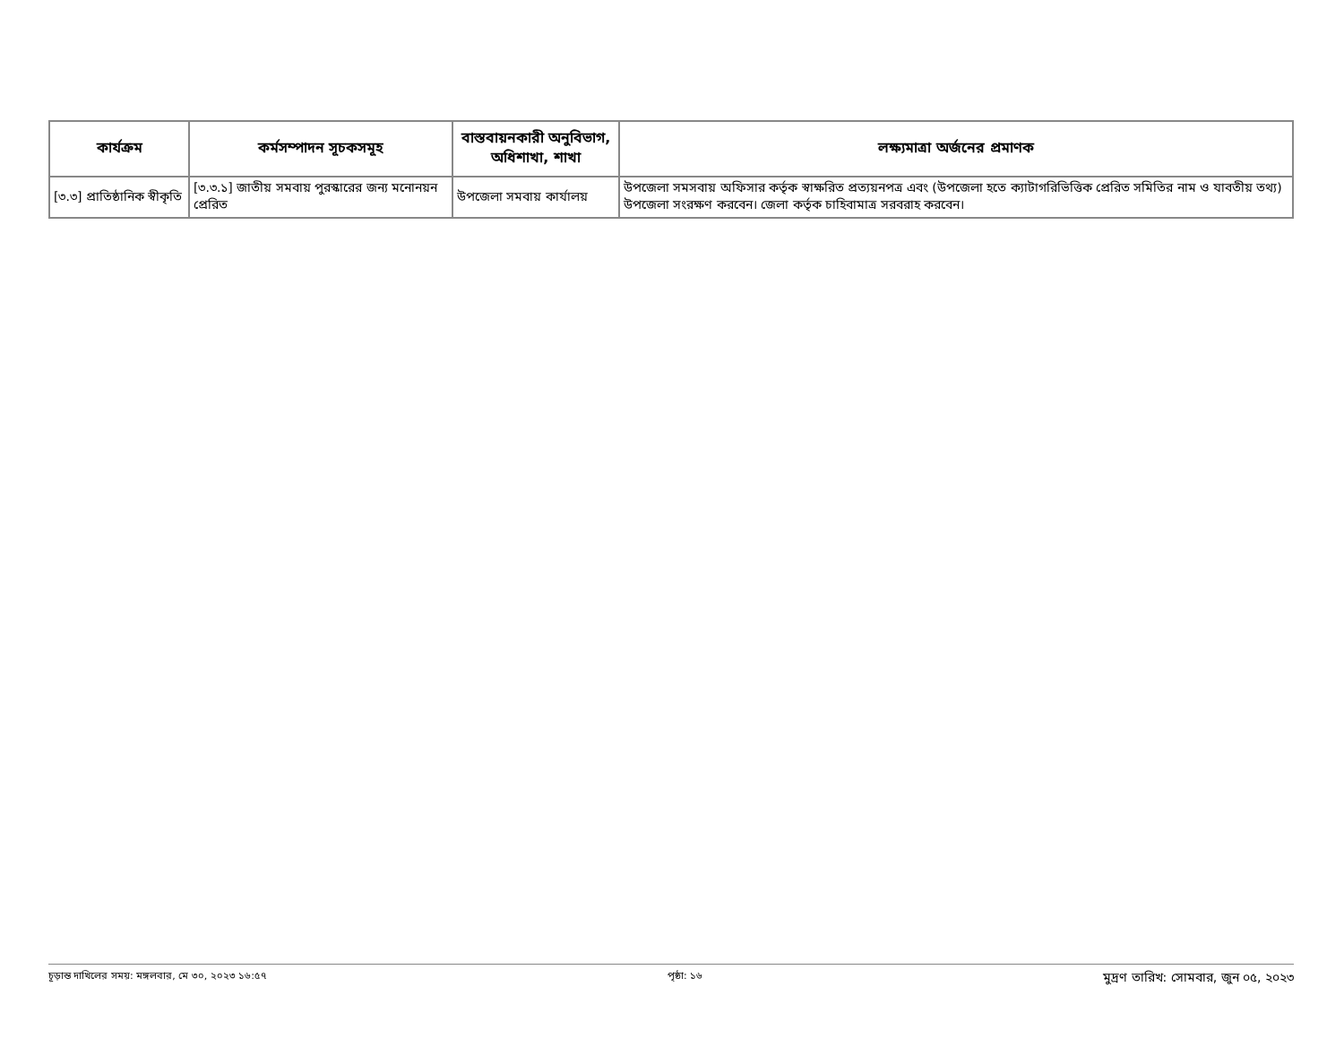| কার্যক্রম | কর্মসম্পাদন সূচকসমূহ | বাস্তবায়নকারী অনুবিভাগ, অধিশাখা, শাখা | লক্ষ্যমাত্রা অর্জনের প্রমাণক |
| --- | --- | --- | --- |
| [৩.৩] প্রাতিষ্ঠানিক স্বীকৃতি | [৩.৩.১] জাতীয় সমবায় পুরস্কারের জন্য মনোনয়ন প্রেরিত | উপজেলা সমবায় কার্যালয় | উপজেলা সমসবায় অফিসার কর্তৃক স্বাক্ষরিত প্রত্যয়নপত্র এবং (উপজেলা হতে ক্যাটাগরিভিত্তিক প্রেরিত সমিতির নাম ও যাবতীয় তথ্য) উপজেলা সংরক্ষণ করবেন। জেলা কর্তৃক চাহিবামাত্র সরবরাহ করবেন। |
চূড়ান্ত দাখিলের সময়: মঙ্গলবার, মে ৩০, ২০২৩ ১৬:৫৭ পৃষ্ঠা: ১৬ মুদ্রণ তারিখ: সোমবার, জুন ০৫, ২০২৩